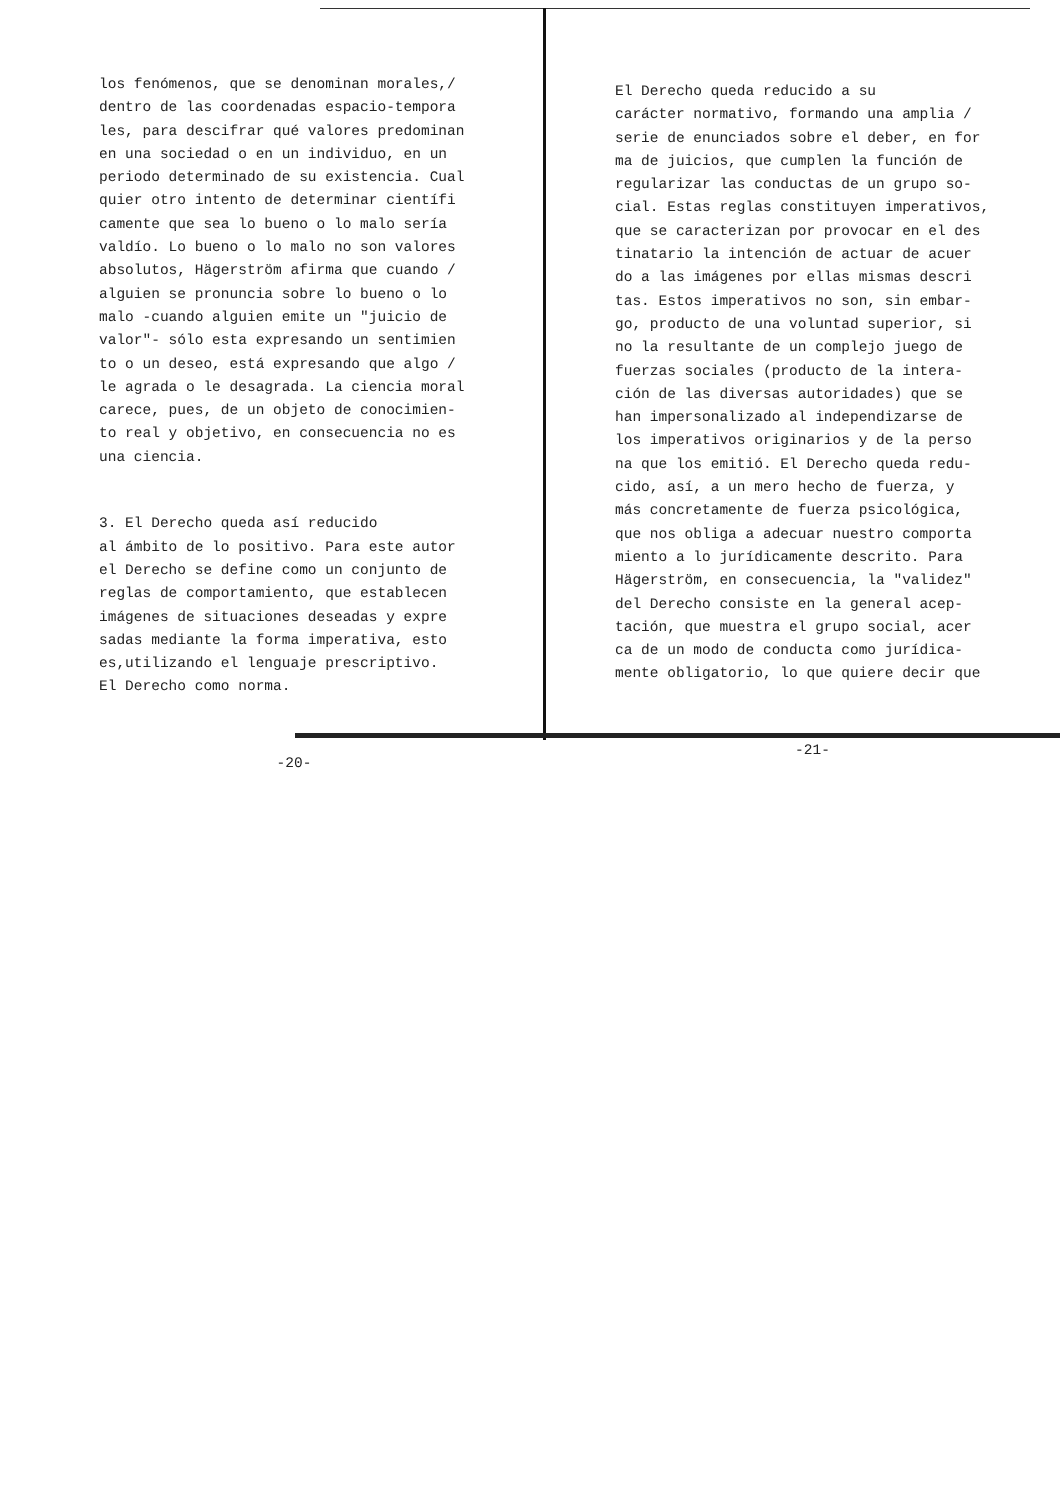los fenómenos, que se denominan morales,/ dentro de las coordenadas espacio-tempora les, para descifrar qué valores predominan en una sociedad o en un individuo, en un periodo determinado de su existencia. Cual quier otro intento de determinar científi camente que sea lo bueno o lo malo sería valdío. Lo bueno o lo malo no son valores absolutos, Hägerström afirma que cuando / alguien se pronuncia sobre lo bueno o lo malo -cuando alguien emite un "juicio de valor"- sólo esta expresando un sentimien to o un deseo, está expresando que algo / le agrada o le desagrada. La ciencia moral carece, pues, de un objeto de conocimien- to real y objetivo, en consecuencia no es una ciencia.
3. El Derecho queda así reducido al ámbito de lo positivo. Para este autor el Derecho se define como un conjunto de reglas de comportamiento, que establecen imágenes de situaciones deseadas y expre sadas mediante la forma imperativa, esto es,utilizando el lenguaje prescriptivo. El Derecho como norma.
-20-
El Derecho queda reducido a su carácter normativo, formando una amplia / serie de enunciados sobre el deber, en for ma de juicios, que cumplen la función de regularizar las conductas de un grupo so- cial. Estas reglas constituyen imperativos, que se caracterizan por provocar en el des tinatario la intención de actuar de acuer do a las imágenes por ellas mismas descri tas. Estos imperativos no son, sin embar- go, producto de una voluntad superior, si no la resultante de un complejo juego de fuerzas sociales (producto de la intera- ción de las diversas autoridades) que se han impersonalizado al independizarse de los imperativos originarios y de la perso na que los emitió. El Derecho queda redu- cido, así, a un mero hecho de fuerza, y más concretamente de fuerza psicológica, que nos obliga a adecuar nuestro comporta miento a lo jurídicamente descrito. Para Hägerström, en consecuencia, la "validez" del Derecho consiste en la general acep- tación, que muestra el grupo social, acer ca de un modo de conducta como jurídica- mente obligatorio, lo que quiere decir que
-21-